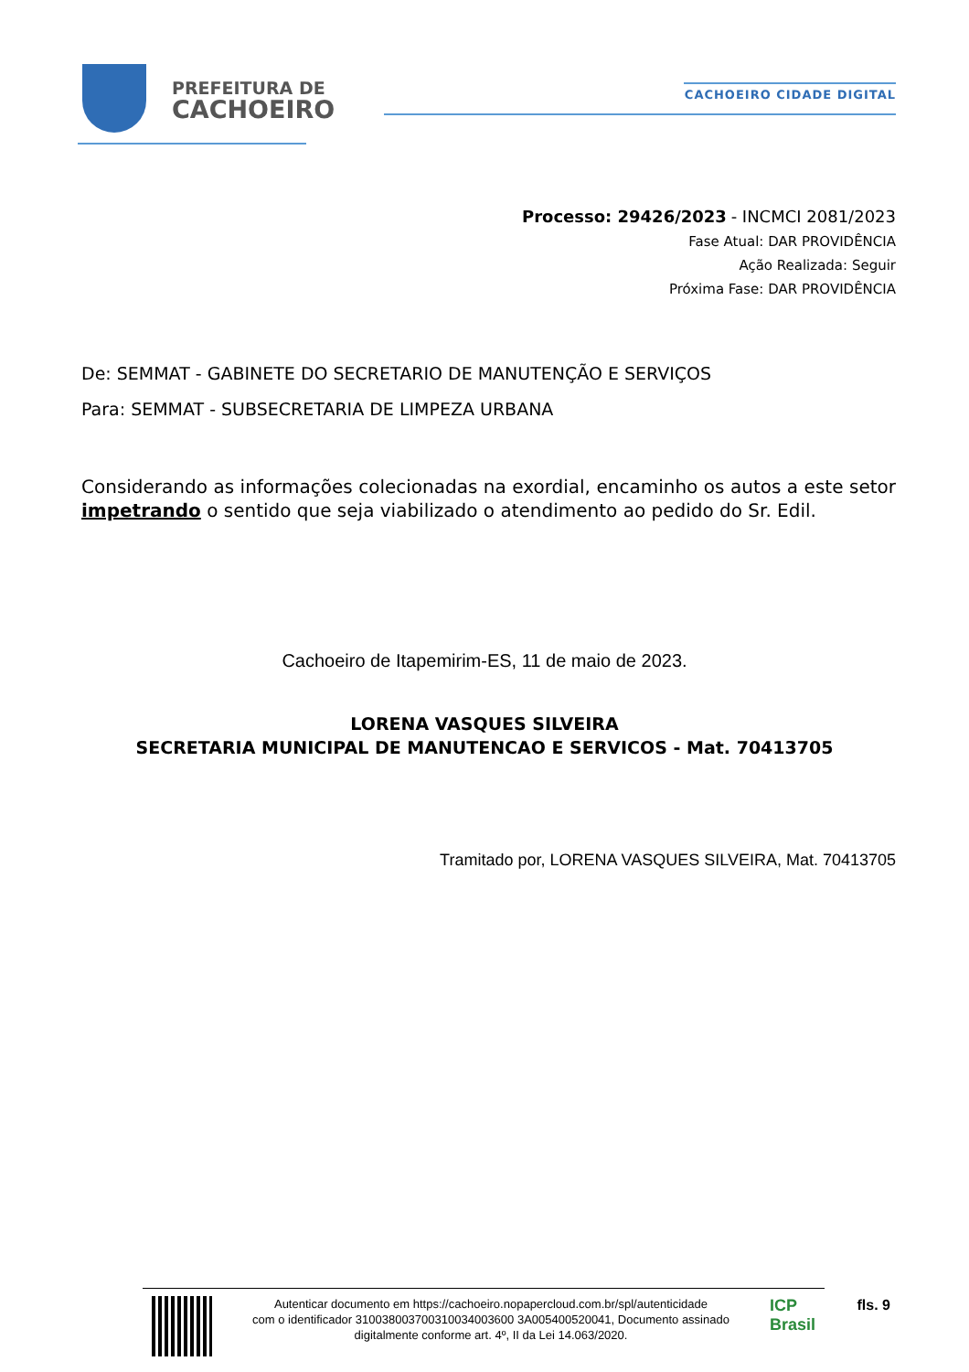PREFEITURA DE
CACHOEIRO
CACHOEIRO CIDADE DIGITAL
Processo: 29426/2023 - INCMCI 2081/2023
Fase Atual: DAR PROVIDÊNCIA
Ação Realizada: Seguir
Próxima Fase: DAR PROVIDÊNCIA
De: SEMMAT - GABINETE DO SECRETARIO DE MANUTENÇÃO E SERVIÇOS
Para: SEMMAT - SUBSECRETARIA DE LIMPEZA URBANA
Considerando as informações colecionadas na exordial, encaminho os autos a este setor impetrando o sentido que seja viabilizado o atendimento ao pedido do Sr. Edil.
Cachoeiro de Itapemirim-ES, 11 de maio de 2023.
LORENA VASQUES SILVEIRA
SECRETARIA MUNICIPAL DE MANUTENCAO E SERVICOS - Mat. 70413705
Tramitado por, LORENA VASQUES SILVEIRA, Mat. 70413705
Autenticar documento em https://cachoeiro.nopapercloud.com.br/spl/autenticidade
com o identificador 310038003700310034003600 3A005400520041, Documento assinado
digitalmente conforme art. 4º, II da Lei 14.063/2020.
ICP Brasil
fls. 9